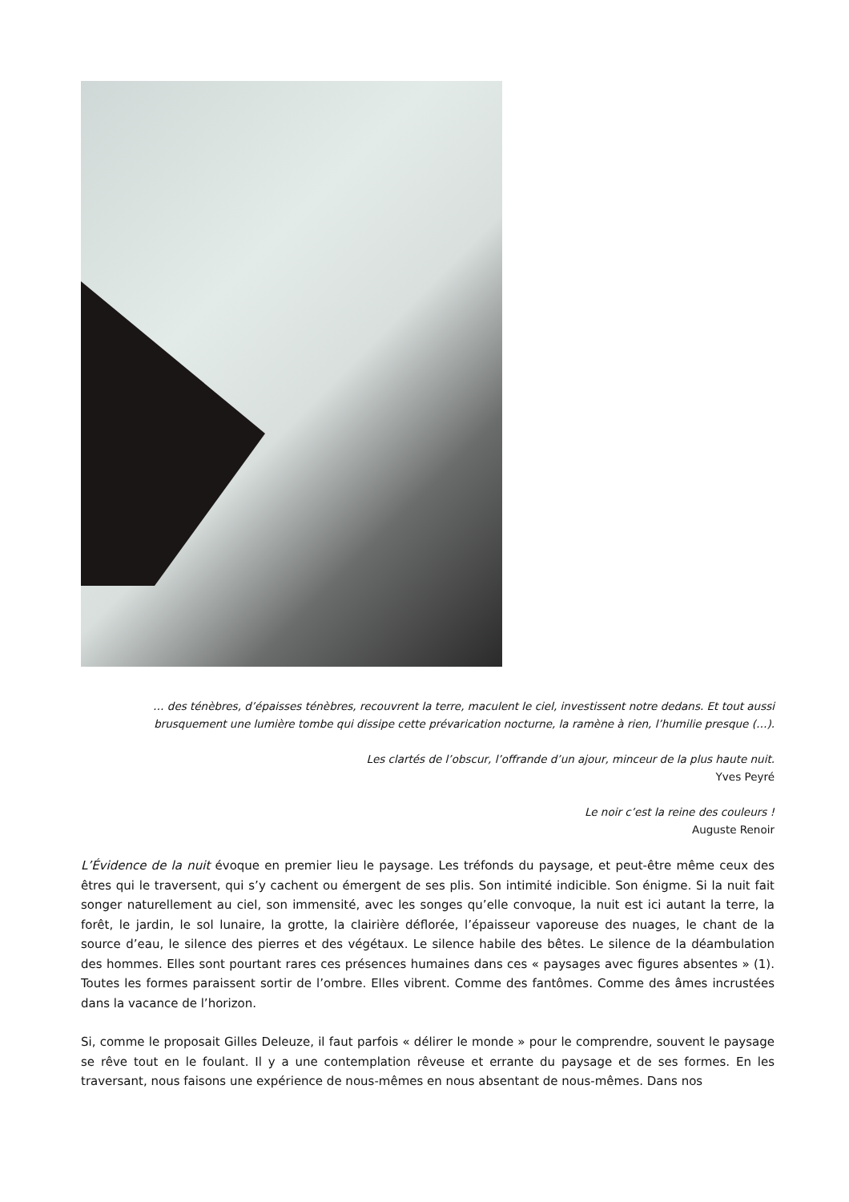… des ténèbres, d’épaisses ténèbres, recouvrent la terre, maculent le ciel, investissent notre dedans. Et tout aussi brusquement une lumière tombe qui dissipe cette prévarication nocturne, la ramène à rien, l’humilie presque (…).
Les clartés de l’obscur, l’offrande d’un ajour, minceur de la plus haute nuit.
Yves Peyré
Le noir c’est la reine des couleurs !
Auguste Renoir
L’Évidence de la nuit évoque en premier lieu le paysage. Les tréfonds du paysage, et peut-être même ceux des êtres qui le traversent, qui s’y cachent ou émergent de ses plis. Son intimité indicible. Son énigme. Si la nuit fait songer naturellement au ciel, son immensité, avec les songes qu’elle convoque, la nuit est ici autant la terre, la forêt, le jardin, le sol lunaire, la grotte, la clairière déflorée, l’épaisseur vaporeuse des nuages, le chant de la source d’eau, le silence des pierres et des végétaux. Le silence habile des bêtes. Le silence de la déambulation des hommes. Elles sont pourtant rares ces présences humaines dans ces « paysages avec figures absentes » (1). Toutes les formes paraissent sortir de l’ombre. Elles vibrent. Comme des fantômes. Comme des âmes incrustées dans la vacance de l’horizon.
Si, comme le proposait Gilles Deleuze, il faut parfois « délirer le monde » pour le comprendre, souvent le paysage se rêve tout en le foulant. Il y a une contemplation rêveuse et errante du paysage et de ses formes. En les traversant, nous faisons une expérience de nous-mêmes en nous absentant de nous-mêmes. Dans nos